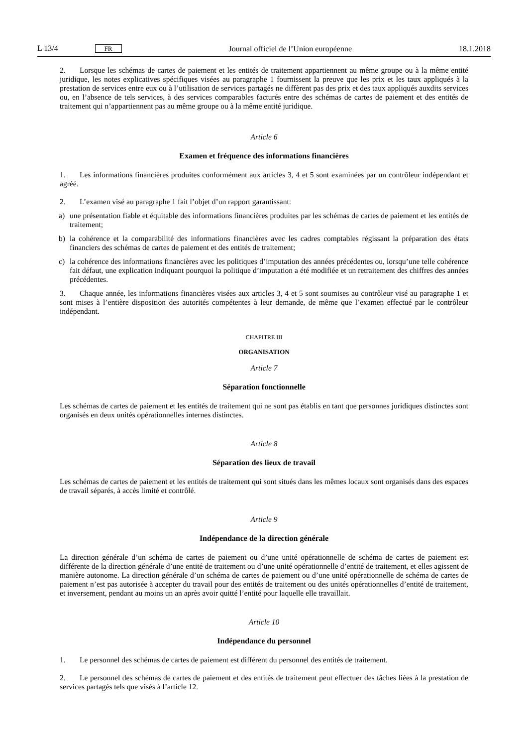L 13/4 FR Journal officiel de l’Union européenne 18.1.2018
2. Lorsque les schémas de cartes de paiement et les entités de traitement appartiennent au même groupe ou à la même entité juridique, les notes explicatives spécifiques visées au paragraphe 1 fournissent la preuve que les prix et les taux appliqués à la prestation de services entre eux ou à l’utilisation de services partagés ne diffèrent pas des prix et des taux appliqués auxdits services ou, en l’absence de tels services, à des services comparables facturés entre des schémas de cartes de paiement et des entités de traitement qui n’appartiennent pas au même groupe ou à la même entité juridique.
Article 6
Examen et fréquence des informations financières
1. Les informations financières produites conformément aux articles 3, 4 et 5 sont examinées par un contrôleur indépendant et agréé.
2. L’examen visé au paragraphe 1 fait l’objet d’un rapport garantissant:
a) une présentation fiable et équitable des informations financières produites par les schémas de cartes de paiement et les entités de traitement;
b) la cohérence et la comparabilité des informations financières avec les cadres comptables régissant la préparation des états financiers des schémas de cartes de paiement et des entités de traitement;
c) la cohérence des informations financières avec les politiques d’imputation des années précédentes ou, lorsqu’une telle cohérence fait défaut, une explication indiquant pourquoi la politique d’imputation a été modifiée et un retraitement des chiffres des années précédentes.
3. Chaque année, les informations financières visées aux articles 3, 4 et 5 sont soumises au contrôleur visé au paragraphe 1 et sont mises à l’entière disposition des autorités compétentes à leur demande, de même que l’examen effectué par le contrôleur indépendant.
CHAPITRE III
ORGANISATION
Article 7
Séparation fonctionnelle
Les schémas de cartes de paiement et les entités de traitement qui ne sont pas établis en tant que personnes juridiques distinctes sont organisés en deux unités opérationnelles internes distinctes.
Article 8
Séparation des lieux de travail
Les schémas de cartes de paiement et les entités de traitement qui sont situés dans les mêmes locaux sont organisés dans des espaces de travail séparés, à accès limité et contrôlé.
Article 9
Indépendance de la direction générale
La direction générale d’un schéma de cartes de paiement ou d’une unité opérationnelle de schéma de cartes de paiement est différente de la direction générale d’une entité de traitement ou d’une unité opérationnelle d’entité de traitement, et elles agissent de manière autonome. La direction générale d’un schéma de cartes de paiement ou d’une unité opérationnelle de schéma de cartes de paiement n’est pas autorisée à accepter du travail pour des entités de traitement ou des unités opérationnelles d’entité de traitement, et inversement, pendant au moins un an après avoir quitté l’entité pour laquelle elle travaillait.
Article 10
Indépendance du personnel
1. Le personnel des schémas de cartes de paiement est différent du personnel des entités de traitement.
2. Le personnel des schémas de cartes de paiement et des entités de traitement peut effectuer des tâches liées à la prestation de services partagés tels que visés à l’article 12.